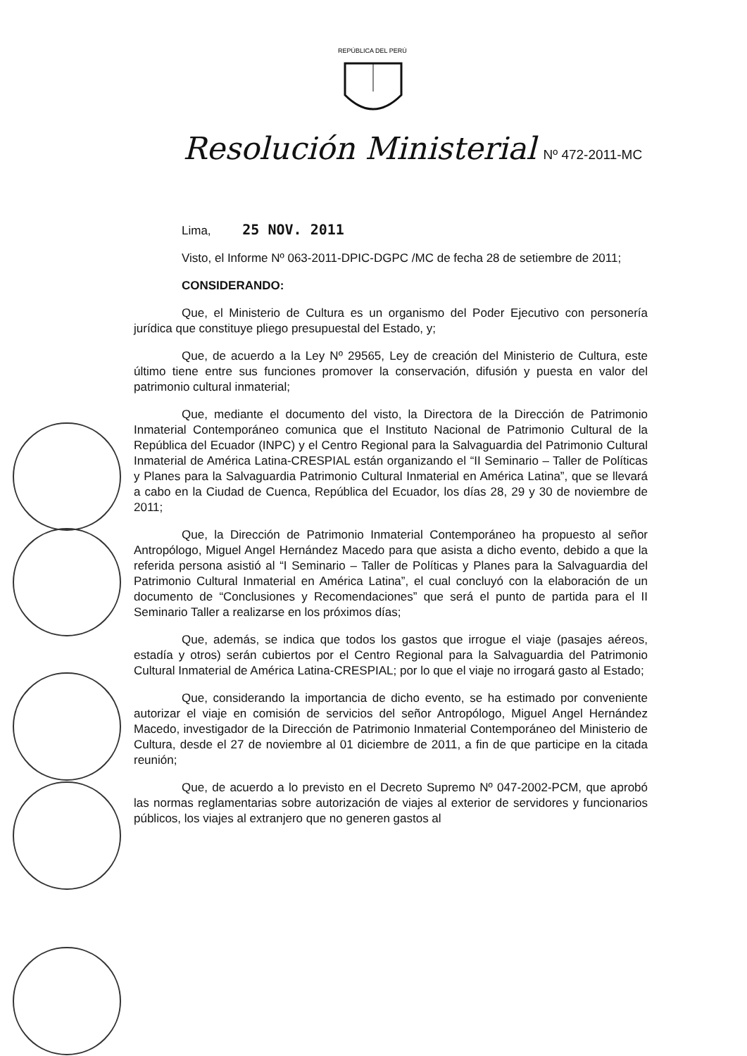REPÚBLICA DEL PERÚ
Resolución Ministerial Nº 472-2011-MC
Lima, 25 NOV. 2011
Visto, el Informe Nº 063-2011-DPIC-DGPC /MC de fecha 28 de setiembre de 2011;
CONSIDERANDO:
Que, el Ministerio de Cultura es un organismo del Poder Ejecutivo con personería jurídica que constituye pliego presupuestal del Estado, y;
Que, de acuerdo a la Ley Nº 29565, Ley de creación del Ministerio de Cultura, este último tiene entre sus funciones promover la conservación, difusión y puesta en valor del patrimonio cultural inmaterial;
Que, mediante el documento del visto, la Directora de la Dirección de Patrimonio Inmaterial Contemporáneo comunica que el Instituto Nacional de Patrimonio Cultural de la República del Ecuador (INPC) y el Centro Regional para la Salvaguardia del Patrimonio Cultural Inmaterial de América Latina-CRESPIAL están organizando el “II Seminario – Taller de Políticas y Planes para la Salvaguardia Patrimonio Cultural Inmaterial en América Latina”, que se llevará a cabo en la Ciudad de Cuenca, República del Ecuador, los días 28, 29 y 30 de noviembre de 2011;
Que, la Dirección de Patrimonio Inmaterial Contemporáneo ha propuesto al señor Antropólogo, Miguel Angel Hernández Macedo para que asista a dicho evento, debido a que la referida persona asistió al “I Seminario – Taller de Políticas y Planes para la Salvaguardia del Patrimonio Cultural Inmaterial en América Latina”, el cual concluyó con la elaboración de un documento de “Conclusiones y Recomendaciones” que será el punto de partida para el II Seminario Taller a realizarse en los próximos días;
Que, además, se indica que todos los gastos que irrogue el viaje (pasajes aéreos, estadía y otros) serán cubiertos por el Centro Regional para la Salvaguardia del Patrimonio Cultural Inmaterial de América Latina-CRESPIAL; por lo que el viaje no irrogará gasto al Estado;
Que, considerando la importancia de dicho evento, se ha estimado por conveniente autorizar el viaje en comisión de servicios del señor Antropólogo, Miguel Angel Hernández Macedo, investigador de la Dirección de Patrimonio Inmaterial Contemporáneo del Ministerio de Cultura, desde el 27 de noviembre al 01 diciembre de 2011, a fin de que participe en la citada reunión;
Que, de acuerdo a lo previsto en el Decreto Supremo Nº 047-2002-PCM, que aprobó las normas reglamentarias sobre autorización de viajes al exterior de servidores y funcionarios públicos, los viajes al extranjero que no generen gastos al